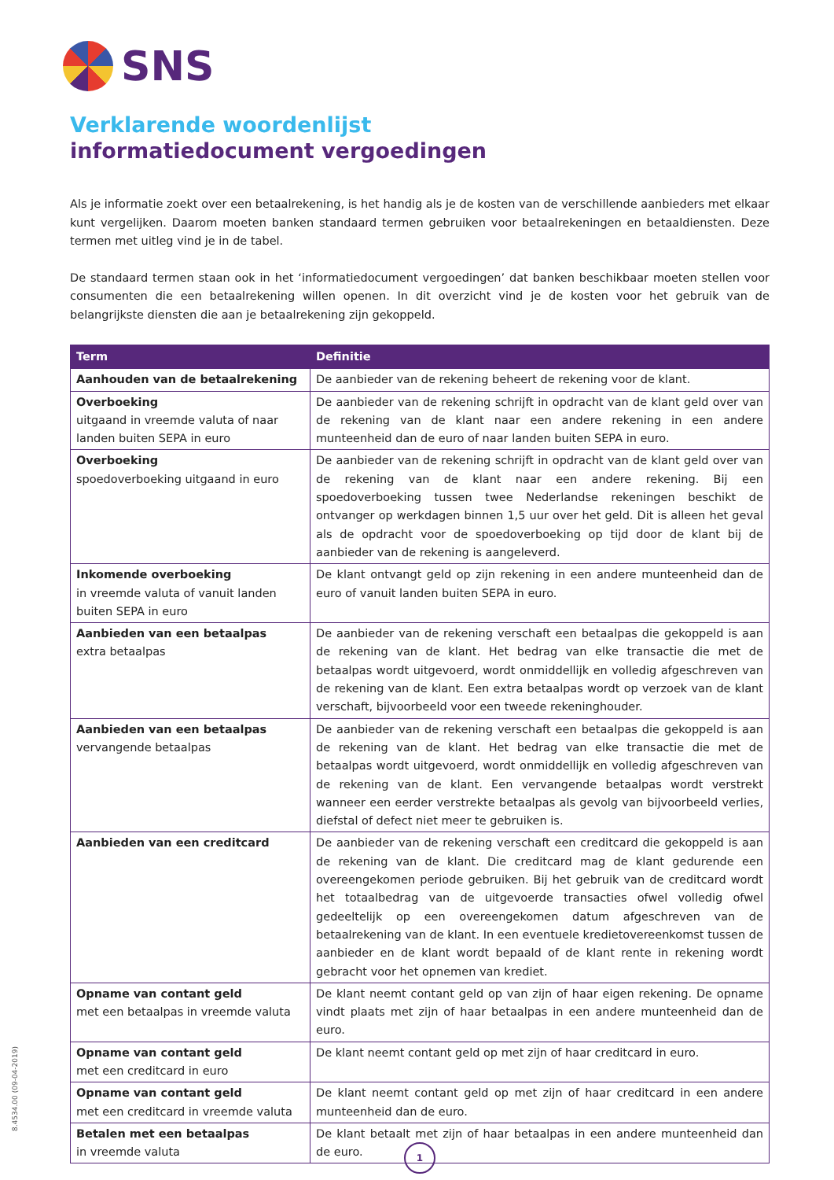SNS
Verklarende woordenlijst
informatiedocument vergoedingen
Als je informatie zoekt over een betaalrekening, is het handig als je de kosten van de verschillende aanbieders met elkaar kunt vergelijken. Daarom moeten banken standaard termen gebruiken voor betaalrekeningen en betaaldiensten. Deze termen met uitleg vind je in de tabel.
De standaard termen staan ook in het ‘informatiedocument vergoedingen’ dat banken beschikbaar moeten stellen voor consumenten die een betaalrekening willen openen. In dit overzicht vind je de kosten voor het gebruik van de belangrijkste diensten die aan je betaalrekening zijn gekoppeld.
| Term | Definitie |
| --- | --- |
| Aanhouden van de betaalrekening | De aanbieder van de rekening beheert de rekening voor de klant. |
| Overboeking uitgaand in vreemde valuta of naar landen buiten SEPA in euro | De aanbieder van de rekening schrijft in opdracht van de klant geld over van de rekening van de klant naar een andere rekening in een andere munteenheid dan de euro of naar landen buiten SEPA in euro. |
| Overboeking spoedoverboeking uitgaand in euro | De aanbieder van de rekening schrijft in opdracht van de klant geld over van de rekening van de klant naar een andere rekening. Bij een spoedoverboeking tussen twee Nederlandse rekeningen beschikt de ontvanger op werkdagen binnen 1,5 uur over het geld. Dit is alleen het geval als de opdracht voor de spoedoverboeking op tijd door de klant bij de aanbieder van de rekening is aangeleverd. |
| Inkomende overboeking in vreemde valuta of vanuit landen buiten SEPA in euro | De klant ontvangt geld op zijn rekening in een andere munteenheid dan de euro of vanuit landen buiten SEPA in euro. |
| Aanbieden van een betaalpas extra betaalpas | De aanbieder van de rekening verschaft een betaalpas die gekoppeld is aan de rekening van de klant. Het bedrag van elke transactie die met de betaalpas wordt uitgevoerd, wordt onmiddellijk en volledig afgeschreven van de rekening van de klant. Een extra betaalpas wordt op verzoek van de klant verschaft, bijvoorbeeld voor een tweede rekeninghouder. |
| Aanbieden van een betaalpas vervangende betaalpas | De aanbieder van de rekening verschaft een betaalpas die gekoppeld is aan de rekening van de klant. Het bedrag van elke transactie die met de betaalpas wordt uitgevoerd, wordt onmiddellijk en volledig afgeschreven van de rekening van de klant. Een vervangende betaalpas wordt verstrekt wanneer een eerder verstrekte betaalpas als gevolg van bijvoorbeeld verlies, diefstal of defect niet meer te gebruiken is. |
| Aanbieden van een creditcard | De aanbieder van de rekening verschaft een creditcard die gekoppeld is aan de rekening van de klant. Die creditcard mag de klant gedurende een overeengekomen periode gebruiken. Bij het gebruik van de creditcard wordt het totaalbedrag van de uitgevoerde transacties ofwel volledig ofwel gedeeltelijk op een overeengekomen datum afgeschreven van de betaalrekening van de klant. In een eventuele kredietovereenkomst tussen de aanbieder en de klant wordt bepaald of de klant rente in rekening wordt gebracht voor het opnemen van krediet. |
| Opname van contant geld met een betaalpas in vreemde valuta | De klant neemt contant geld op van zijn of haar eigen rekening. De opname vindt plaats met zijn of haar betaalpas in een andere munteenheid dan de euro. |
| Opname van contant geld met een creditcard in euro | De klant neemt contant geld op met zijn of haar creditcard in euro. |
| Opname van contant geld met een creditcard in vreemde valuta | De klant neemt contant geld op met zijn of haar creditcard in een andere munt­eenheid dan de euro. |
| Betalen met een betaalpas in vreemde valuta | De klant betaalt met zijn of haar betaalpas in een andere munteenheid dan de euro. |
8.4534.00 (09-04-2019)
1